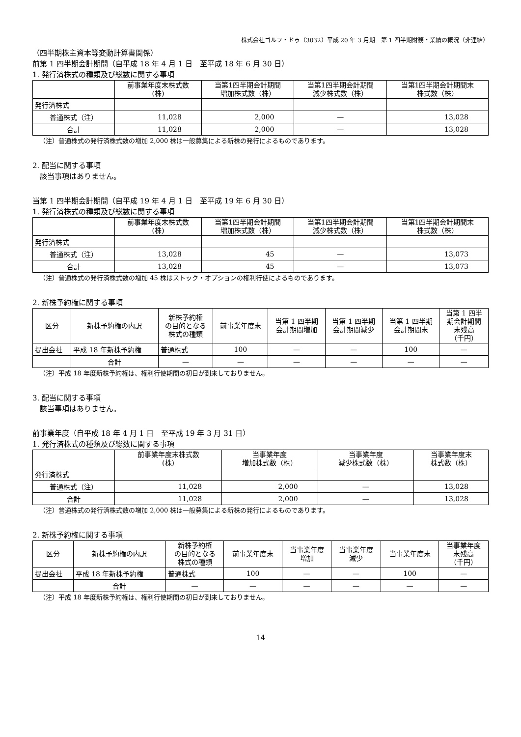株式会社ゴルフ・ドゥ（3032）平成 20 年 3 月期　第 1 四半期財務・業績の概況（非連結）
（四半期株主資本等変動計算書関係）
前第 1 四半期会計期間（自平成 18 年 4 月 1 日　至平成 18 年 6 月 30 日）
1. 発行済株式の種類及び総数に関する事項
| | 前事業年度末株式数 (株) | 当第1四半期会計期間 増加株式数（株） | 当第1四半期会計期間 減少株式数（株） | 当第1四半期会計期間末 株式数（株） |
| --- | --- | --- | --- | --- |
| 発行済株式 | | | | |
| 普通株式（注） | 11,028 | 2,000 | — | 13,028 |
| 合計 | 11,028 | 2,000 | — | 13,028 |
（注）普通株式の発行済株式数の増加 2,000 株は一般募集による新株の発行によるものであります。
2. 配当に関する事項
　該当事項はありません。
当第 1 四半期会計期間（自平成 19 年 4 月 1 日　至平成 19 年 6 月 30 日）
1. 発行済株式の種類及び総数に関する事項
| | 前事業年度末株式数 (株) | 当第1四半期会計期間 増加株式数（株） | 当第1四半期会計期間 減少株式数（株） | 当第1四半期会計期間末 株式数（株） |
| --- | --- | --- | --- | --- |
| 発行済株式 | | | | |
| 普通株式（注） | 13,028 | 45 | — | 13,073 |
| 合計 | 13,028 | 45 | — | 13,073 |
（注）普通株式の発行済株式数の増加 45 株はストック・オプションの権利行使によるものであります。
2. 新株予約権に関する事項
| 区分 | 新株予約権の内訳 | 新株予約権 の目的となる 株式の種類 | 前事業年度末 | 当第 1 四半期 会計期間増加 | 当第 1 四半期 会計期間減少 | 当第 1 四半期 会計期間末 | 当第 1 四半 期会計期間 末残高 （千円） |
| --- | --- | --- | --- | --- | --- | --- | --- |
| 提出会社 | 平成 18 年新株予約権 | 普通株式 | 100 | — | — | 100 | — |
| | 合計 | — | — | — | — | — | — |
（注）平成 18 年度新株予約権は、権利行使期間の初日が到来しておりません。
3. 配当に関する事項
　該当事項はありません。
前事業年度（自平成 18 年 4 月 1 日　至平成 19 年 3 月 31 日）
1. 発行済株式の種類及び総数に関する事項
| | 前事業年度末株式数 (株) | 当事業年度 増加株式数（株） | 当事業年度 減少株式数（株） | 当事業年度末 株式数（株） |
| --- | --- | --- | --- | --- |
| 発行済株式 | | | | |
| 普通株式（注） | 11,028 | 2,000 | — | 13,028 |
| 合計 | 11,028 | 2,000 | — | 13,028 |
（注）普通株式の発行済株式数の増加 2,000 株は一般募集による新株の発行によるものであります。
2. 新株予約権に関する事項
| 区分 | 新株予約権の内訳 | 新株予約権 の目的となる 株式の種類 | 前事業年度末 | 当事業年度 増加 | 当事業年度 減少 | 当事業年度末 | 当事業年度 末残高 （千円） |
| --- | --- | --- | --- | --- | --- | --- | --- |
| 提出会社 | 平成 18 年新株予約権 | 普通株式 | 100 | — | — | 100 | — |
| | 合計 | — | — | — | — | — | — |
（注）平成 18 年度新株予約権は、権利行使期間の初日が到来しておりません。
14